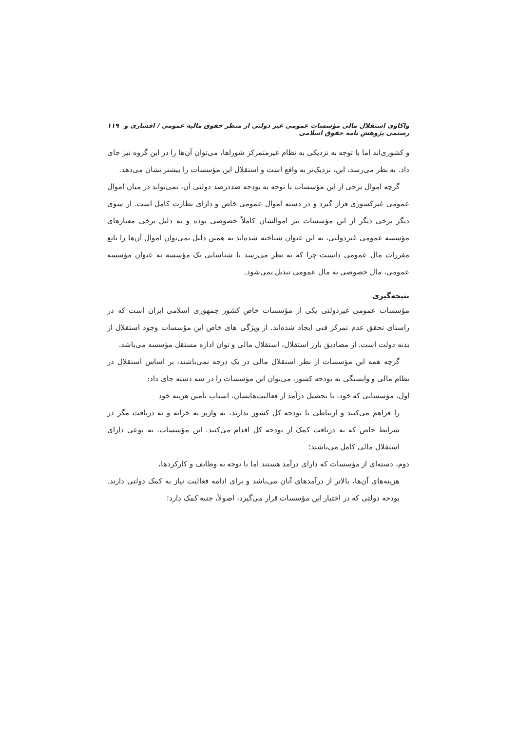واکاوی استقلال مالی مؤسسات عمومی غیر دولتی از منظر حقوق مالیه عمومی / افشاری و رستمی پژوهش نامه حقوق اسلامی ۱۱۹
و کشوری‌اند اما با توجه به نزدیکی به نظام غیرمتمرکز شوراها، می‌توان آن‌ها را در این گروه نیز جای داد. به نظر می‌رسد، این، نزدیک‌تر به واقع است و استقلال این مؤسسات را بیشتر نشان می‌دهد.
گرچه اموال برخی از این مؤسسات با توجه به بودجه صددرصد دولتی آن، نمی‌تواند در میان اموال عمومی غیرکشوری قرار گیرد و در دسته اموال عمومی خاص و دارای نظارت کامل است. از سوی دیگر برخی دیگر از این مؤسسات نیز اموالشان کاملاً خصوصی بوده و به دلیل برخی معیارهای مؤسسه عمومی غیردولتی، به این عنوان شناخته شده‌اند به همین دلیل نمی‌توان اموال آن‌ها را تابع مقررات مال عمومی دانست چرا که به نظر می‌رسد با شناسایی یک مؤسسه به عنوان مؤسسه عمومی، مال خصوصی به مال عمومی تبدیل نمی‌شود.
نتیجه‌گیری
مؤسسات عمومی غیردولتی یکی از مؤسسات خاص کشور جمهوری اسلامی ایران است که در راستای تحقق عدم تمرکز فنی ایجاد شده‌اند. از ویژگی های خاص این مؤسسات وجود استقلال از بدنه دولت است. از مصادیق بارز استقلال، استقلال مالی و توان اداره مستقل مؤسسه می‌باشد.
گرچه همه این مؤسسات از نظر استقلال مالی در یک درجه نمی‌باشند، بر اساس استقلال در نظام مالی و وابستگی به بودجه کشور، می‌توان این مؤسسات را در سه دسته جای داد:
اول، مؤسساتی که خود، با تحصیل درآمد از فعالیت‌هایشان، اسباب تأمین هزینه خود
را فراهم می‌کنند و ارتباطی با بودجه کل کشور ندارند، نه واریز به خزانه و نه دریافت مگر در شرایط خاص که به دریافت کمک از بودجه کل اقدام می‌کنند. این مؤسسات، به نوعی دارای استقلال مالی کامل می‌باشند؛
دوم، دسته‌ای از مؤسسات که دارای درآمد هستند اما با توجه به وظایف و کارکردها،
هزینه‌های آن‌ها، بالاتر از درآمدهای آنان می‌باشد و برای ادامه فعالیت نیاز به کمک دولتی دارند. بودجه دولتی که در اختیار این مؤسسات قرار می‌گیرد، اصولاً، جنبه کمک دارد؛